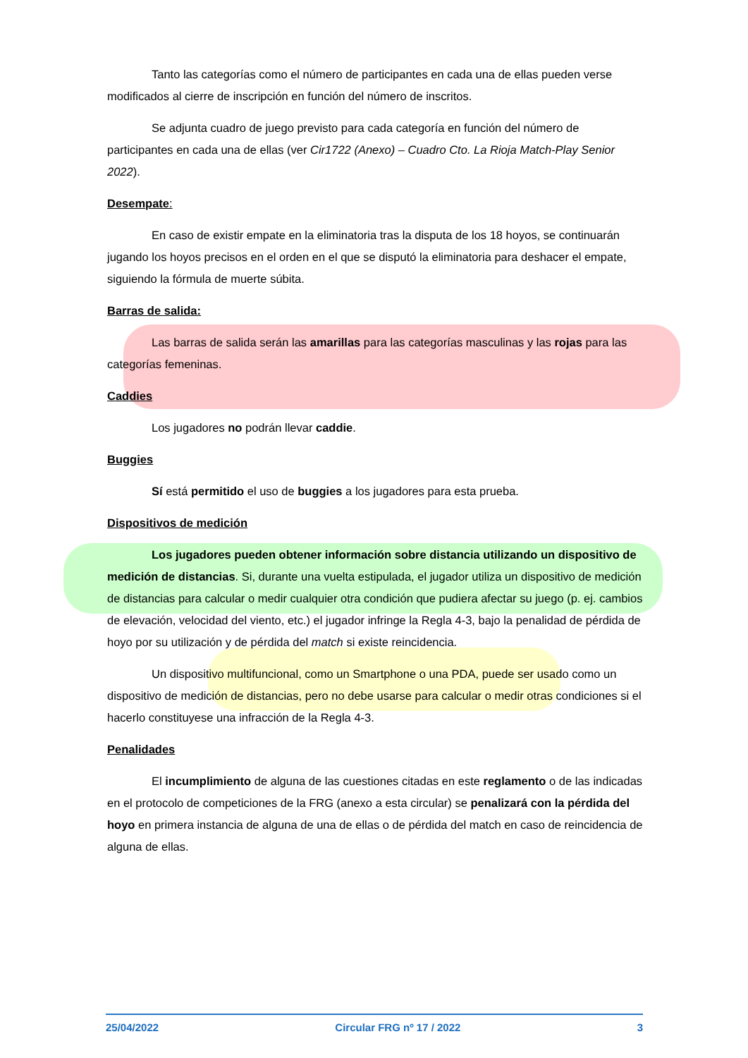Tanto las categorías como el número de participantes en cada una de ellas pueden verse modificados al cierre de inscripción en función del número de inscritos.
Se adjunta cuadro de juego previsto para cada categoría en función del número de participantes en cada una de ellas (ver Cir1722 (Anexo) – Cuadro Cto. La Rioja Match-Play Senior 2022).
Desempate:
En caso de existir empate en la eliminatoria tras la disputa de los 18 hoyos, se continuarán jugando los hoyos precisos en el orden en el que se disputó la eliminatoria para deshacer el empate, siguiendo la fórmula de muerte súbita.
Barras de salida:
Las barras de salida serán las amarillas para las categorías masculinas y las rojas para las categorías femeninas.
Caddies
Los jugadores no podrán llevar caddie.
Buggies
Sí está permitido el uso de buggies a los jugadores para esta prueba.
Dispositivos de medición
Los jugadores pueden obtener información sobre distancia utilizando un dispositivo de medición de distancias. Si, durante una vuelta estipulada, el jugador utiliza un dispositivo de medición de distancias para calcular o medir cualquier otra condición que pudiera afectar su juego (p. ej. cambios de elevación, velocidad del viento, etc.) el jugador infringe la Regla 4-3, bajo la penalidad de pérdida de hoyo por su utilización y de pérdida del match si existe reincidencia.
Un dispositivo multifuncional, como un Smartphone o una PDA, puede ser usado como un dispositivo de medición de distancias, pero no debe usarse para calcular o medir otras condiciones si el hacerlo constituyese una infracción de la Regla 4-3.
Penalidades
El incumplimiento de alguna de las cuestiones citadas en este reglamento o de las indicadas en el protocolo de competiciones de la FRG (anexo a esta circular) se penalizará con la pérdida del hoyo en primera instancia de alguna de una de ellas o de pérdida del match en caso de reincidencia de alguna de ellas.
25/04/2022 Circular FRG nº 17 / 2022 3